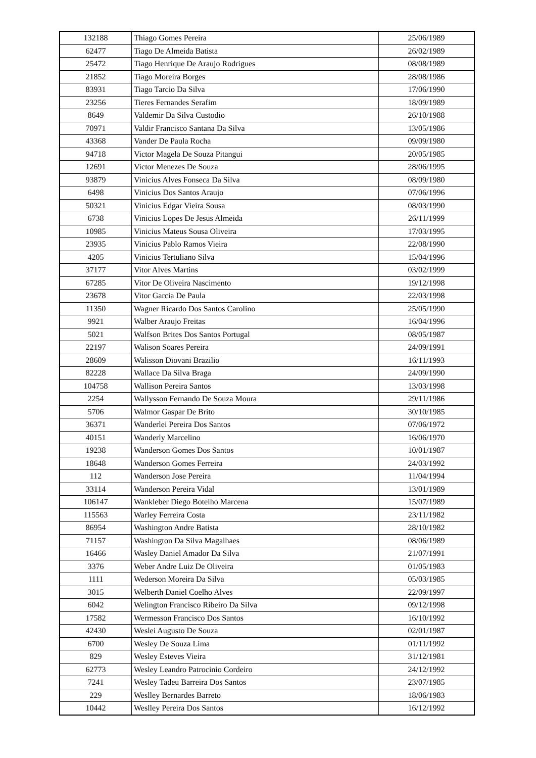| 132188 | Thiago Gomes Pereira | 25/06/1989 |
| 62477 | Tiago De Almeida Batista | 26/02/1989 |
| 25472 | Tiago Henrique De Araujo Rodrigues | 08/08/1989 |
| 21852 | Tiago Moreira Borges | 28/08/1986 |
| 83931 | Tiago Tarcio Da Silva | 17/06/1990 |
| 23256 | Tieres Fernandes Serafim | 18/09/1989 |
| 8649 | Valdemir Da Silva Custodio | 26/10/1988 |
| 70971 | Valdir Francisco Santana Da Silva | 13/05/1986 |
| 43368 | Vander De Paula Rocha | 09/09/1980 |
| 94718 | Victor Magela De Souza Pitangui | 20/05/1985 |
| 12691 | Victor Menezes De Souza | 28/06/1995 |
| 93879 | Vinicius Alves Fonseca Da Silva | 08/09/1980 |
| 6498 | Vinicius Dos Santos Araujo | 07/06/1996 |
| 50321 | Vinicius Edgar Vieira Sousa | 08/03/1990 |
| 6738 | Vinicius Lopes De Jesus Almeida | 26/11/1999 |
| 10985 | Vinicius Mateus Sousa Oliveira | 17/03/1995 |
| 23935 | Vinicius Pablo Ramos Vieira | 22/08/1990 |
| 4205 | Vinicius Tertuliano Silva | 15/04/1996 |
| 37177 | Vitor Alves Martins | 03/02/1999 |
| 67285 | Vitor De Oliveira Nascimento | 19/12/1998 |
| 23678 | Vitor Garcia De Paula | 22/03/1998 |
| 11350 | Wagner Ricardo Dos Santos Carolino | 25/05/1990 |
| 9921 | Walber Araujo Freitas | 16/04/1996 |
| 5021 | Walfson Brites Dos Santos Portugal | 08/05/1987 |
| 22197 | Walison Soares Pereira | 24/09/1991 |
| 28609 | Walisson Diovani Brazilio | 16/11/1993 |
| 82228 | Wallace Da Silva Braga | 24/09/1990 |
| 104758 | Wallison Pereira Santos | 13/03/1998 |
| 2254 | Wallysson Fernando De Souza Moura | 29/11/1986 |
| 5706 | Walmor Gaspar De Brito | 30/10/1985 |
| 36371 | Wanderlei Pereira Dos Santos | 07/06/1972 |
| 40151 | Wanderly Marcelino | 16/06/1970 |
| 19238 | Wanderson Gomes Dos Santos | 10/01/1987 |
| 18648 | Wanderson Gomes Ferreira | 24/03/1992 |
| 112 | Wanderson Jose Pereira | 11/04/1994 |
| 33114 | Wanderson Pereira Vidal | 13/01/1989 |
| 106147 | Wankleber Diego Botelho Marcena | 15/07/1989 |
| 115563 | Warley Ferreira Costa | 23/11/1982 |
| 86954 | Washington Andre Batista | 28/10/1982 |
| 71157 | Washington Da Silva Magalhaes | 08/06/1989 |
| 16466 | Wasley Daniel Amador Da Silva | 21/07/1991 |
| 3376 | Weber Andre Luiz De Oliveira | 01/05/1983 |
| 1111 | Wederson Moreira Da Silva | 05/03/1985 |
| 3015 | Welberth Daniel Coelho Alves | 22/09/1997 |
| 6042 | Welington Francisco Ribeiro Da Silva | 09/12/1998 |
| 17582 | Wermesson Francisco Dos Santos | 16/10/1992 |
| 42430 | Weslei Augusto De Souza | 02/01/1987 |
| 6700 | Wesley De Souza Lima | 01/11/1992 |
| 829 | Wesley Esteves Vieira | 31/12/1981 |
| 62773 | Wesley Leandro Patrocinio Cordeiro | 24/12/1992 |
| 7241 | Wesley Tadeu Barreira Dos Santos | 23/07/1985 |
| 229 | Weslley Bernardes Barreto | 18/06/1983 |
| 10442 | Weslley Pereira Dos Santos | 16/12/1992 |